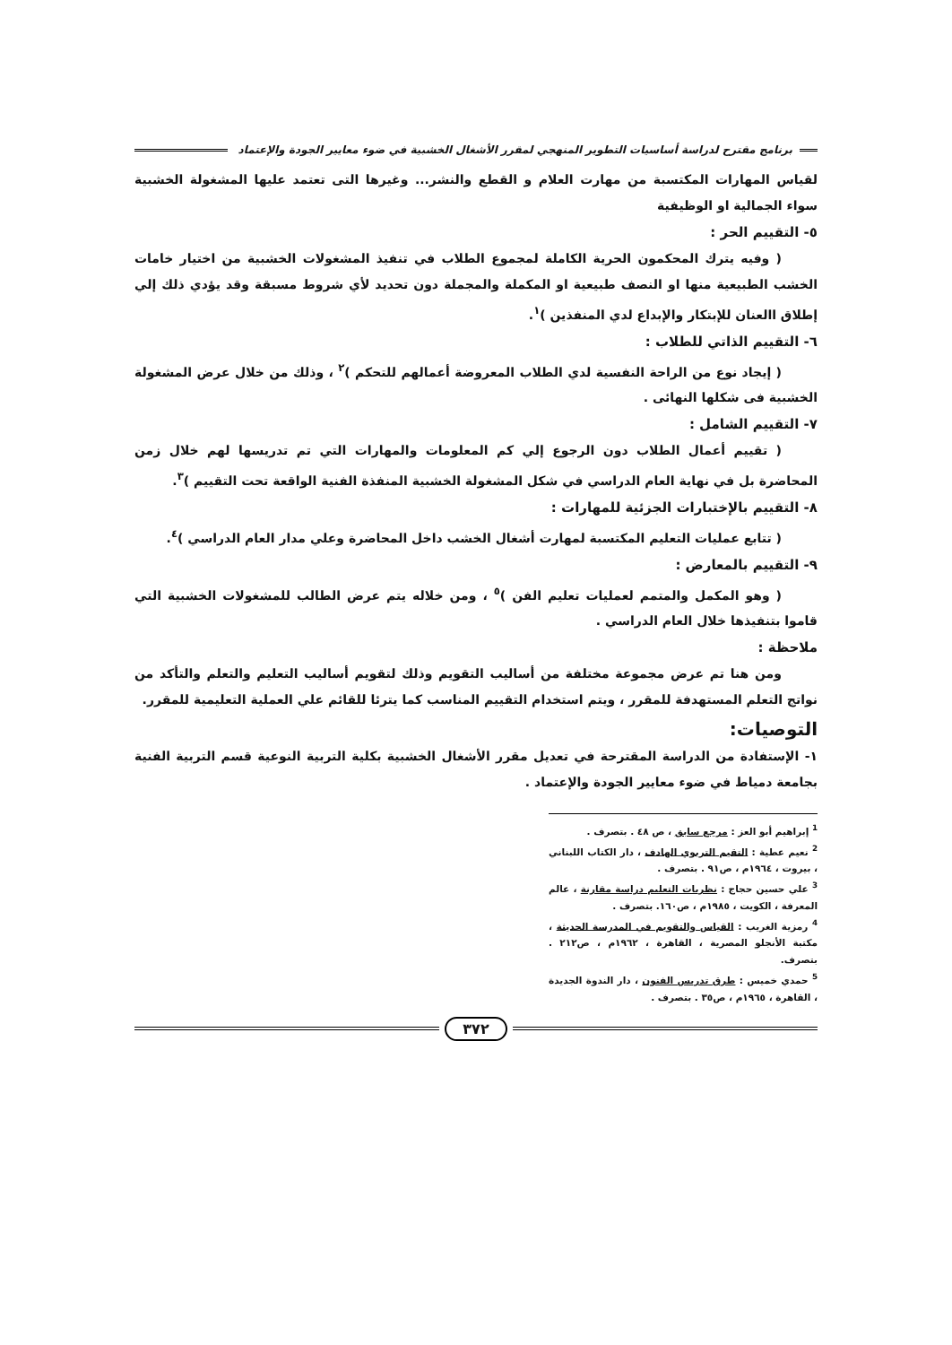برنامج مقترح لدراسة أساسيات التطوير المنهجي لمقرر الأشغال الخشبية في ضوء معايير الجودة والإعتماد
لقياس المهارات المكتسبة من مهارت العلام و القطع والنشر... وغيرها التى تعتمد عليها المشغولة الخشبية سواء الجمالية او الوظيفية
٥- التقييم الحر :
( وفيه يترك المحكمون الحرية الكاملة لمجموع الطلاب في تنفيذ المشغولات الخشبية من اختيار خامات الخشب الطبيعية منها او النصف طبيعية او المكملة والمجملة دون تحديد لأي شروط مسبقة وقد يؤدي ذلك إلي إطلاق االعنان للإبتكار والإبداع لدي المنفذين )<sup>١</sup>.
٦- التقييم الذاتي للطلاب :
( إيجاد نوع من الراحة النفسية لدي الطلاب المعروضة أعمالهم للتحكم )<sup>٢</sup> ، وذلك من خلال عرض المشغولة الخشبية فى شكلها النهائى .
٧- التقييم الشامل :
( تقييم أعمال الطلاب دون الرجوع إلي كم المعلومات والمهارات التي تم تدريسها لهم خلال زمن المحاضرة بل في نهاية العام الدراسي في شكل المشغولة الخشبية المنفذة الفنية الواقعة تحت التقييم )<sup>٣</sup>.
٨- التقييم بالإختبارات الجزئية للمهارات :
( تتابع عمليات التعليم المكتسبة لمهارت أشغال الخشب داخل المحاضرة وعلي مدار العام الدراسي )<sup>٤</sup>.
٩- التقييم بالمعارض :
( وهو المكمل والمتمم لعمليات تعليم الفن )<sup>٥</sup> ، ومن خلاله يتم عرض الطالب للمشغولات الخشبية التي قاموا بتنفيذها خلال العام الدراسي .
ملاحظة :
ومن هنا تم عرض مجموعة مختلفة من أساليب التقويم وذلك لتقويم أساليب التعليم والتعلم والتأكد من نواتج التعلم المستهدفة للمقرر ، ويتم استخدام التقييم المناسب كما يترئا للقائم علي العملية التعليمية للمقرر.
التوصيات:
١- الإستفادة من الدراسة المقترحة في تعديل مقرر الأشغال الخشبية بكلية التربية النوعية قسم التربية الفنية بجامعة دمياط في ضوء معايير الجودة والإعتماد .
<sup>1</sup> إبراهيم أبو العز : مرجع سابق ، ص ٤٨ . بتصرف .
<sup>2</sup> نعيم عطية : التقيم التربوي الهادف ، دار الكتاب اللبناني ، بيروت ، ١٩٦٤م ، ص٩١ . بتصرف .
<sup>3</sup> علي حسين حجاج : نظريات التعليم دراسة مقارنة ، عالم المعرفة ، الكويت ، ١٩٨٥م ، ص١٦٠. بتصرف .
<sup>4</sup> رمزية الغريب : القياس والتقويم في المدرسة الحديثة ، مكتبة الأنجلو المصرية ، القاهرة ، ١٩٦٢م ، ص٢١٢ . بتصرف.
<sup>5</sup> حمدي خميس : طرق تدريس الفنون ، دار الندوة الجديدة ، القاهرة ، ١٩٦٥م ، ص٣٥ . بتصرف .
٣٧٢